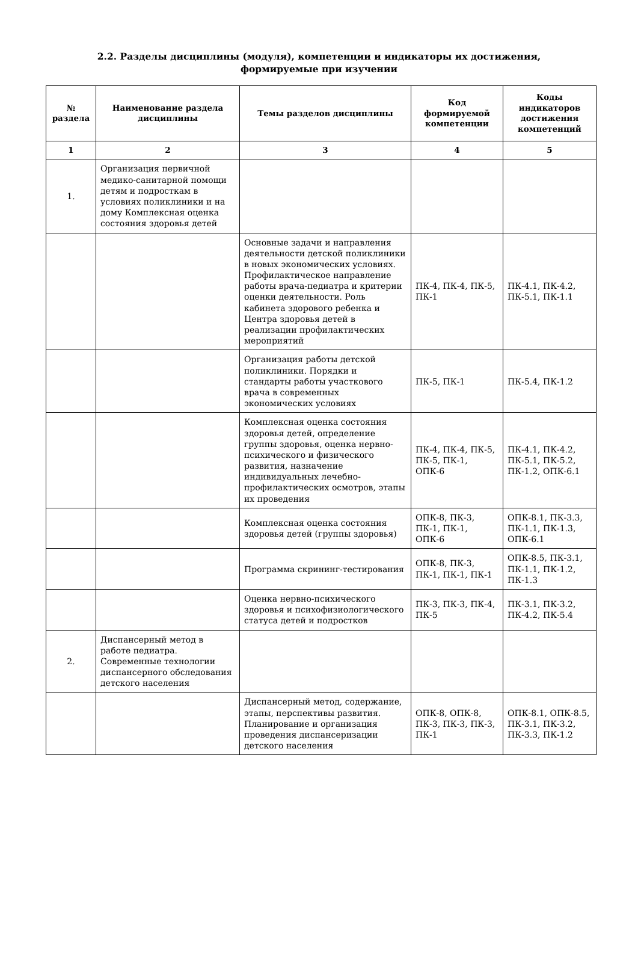2.2. Разделы дисциплины (модуля), компетенции и индикаторы их достижения,
формируемые при изучении
| № раздела | Наименование раздела дисциплины | Темы разделов дисциплины | Код формируемой компетенции | Коды индикаторов достижения компетенций |
| --- | --- | --- | --- | --- |
| 1 | 2 | 3 | 4 | 5 |
| 1. | Организация первичной медико-санитарной помощи детям и подросткам в условиях поликлиники и на дому Комплексная оценка состояния здоровья детей | | | |
| | | Основные задачи и направления деятельности детской поликлиники в новых экономических условиях. Профилактическое направление работы врача-педиатра и критерии оценки деятельности. Роль кабинета здорового ребенка и Центра здоровья детей в реализации профилактических мероприятий | ПК-4, ПК-4, ПК-5, ПК-1 | ПК-4.1, ПК-4.2, ПК-5.1, ПК-1.1 |
| | | Организация работы детской поликлиники. Порядки и стандарты работы участкового врача в современных экономических условиях | ПК-5, ПК-1 | ПК-5.4, ПК-1.2 |
| | | Комплексная оценка состояния здоровья детей, определение группы здоровья, оценка нервно-психического и физического развития, назначение индивидуальных лечебно-профилактических осмотров, этапы их проведения | ПК-4, ПК-4, ПК-5, ПК-5, ПК-1, ОПК-6 | ПК-4.1, ПК-4.2, ПК-5.1, ПК-5.2, ПК-1.2, ОПК-6.1 |
| | | Комплексная оценка состояния здоровья детей (группы здоровья) | ОПК-8, ПК-3, ПК-1, ПК-1, ОПК-6 | ОПК-8.1, ПК-3.3, ПК-1.1, ПК-1.3, ОПК-6.1 |
| | | Программа скрининг-тестирования | ОПК-8, ПК-3, ПК-1, ПК-1, ПК-1 | ОПК-8.5, ПК-3.1, ПК-1.1, ПК-1.2, ПК-1.3 |
| | | Оценка нервно-психического здоровья и психофизиологического статуса детей и подростков | ПК-3, ПК-3, ПК-4, ПК-5 | ПК-3.1, ПК-3.2, ПК-4.2, ПК-5.4 |
| 2. | Диспансерный метод в работе педиатра. Современные технологии диспансерного обследования детского населения | | | |
| | | Диспансерный метод, содержание, этапы, перспективы развития. Планирование и организация проведения диспансеризации детского населения | ОПК-8, ОПК-8, ПК-3, ПК-3, ПК-3, ПК-1 | ОПК-8.1, ОПК-8.5, ПК-3.1, ПК-3.2, ПК-3.3, ПК-1.2 |